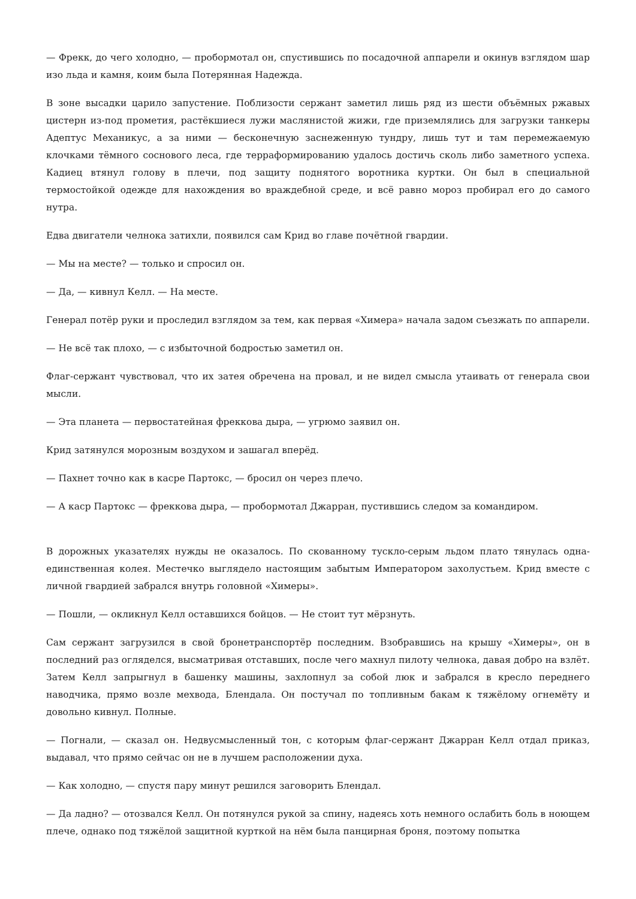— Фрекк, до чего холодно, — пробормотал он, спустившись по посадочной аппарели и окинув взглядом шар изо льда и камня, коим была Потерянная Надежда.
В зоне высадки царило запустение. Поблизости сержант заметил лишь ряд из шести объёмных ржавых цистерн из-под прометия, растёкшиеся лужи маслянистой жижи, где приземлялись для загрузки танкеры Адептус Механикус, а за ними — бесконечную заснеженную тундру, лишь тут и там перемежаемую клочками тёмного соснового леса, где терраформированию удалось достичь сколь либо заметного успеха. Кадиец втянул голову в плечи, под защиту поднятого воротника куртки. Он был в специальной термостойкой одежде для нахождения во враждебной среде, и всё равно мороз пробирал его до самого нутра.
Едва двигатели челнока затихли, появился сам Крид во главе почётной гвардии.
— Мы на месте? — только и спросил он.
— Да, — кивнул Келл. — На месте.
Генерал потёр руки и проследил взглядом за тем, как первая «Химера» начала задом съезжать по аппарели.
— Не всё так плохо, — с избыточной бодростью заметил он.
Флаг-сержант чувствовал, что их затея обречена на провал, и не видел смысла утаивать от генерала свои мысли.
— Эта планета — первостатейная фреккова дыра, — угрюмо заявил он.
Крид затянулся морозным воздухом и зашагал вперёд.
— Пахнет точно как в касре Партокс, — бросил он через плечо.
— А каср Партокс — фреккова дыра, — пробормотал Джарран, пустившись следом за командиром.
В дорожных указателях нужды не оказалось. По скованному тускло-серым льдом плато тянулась одна-единственная колея. Местечко выглядело настоящим забытым Императором захолустьем. Крид вместе с личной гвардией забрался внутрь головной «Химеры».
— Пошли, — окликнул Келл оставшихся бойцов. — Не стоит тут мёрзнуть.
Сам сержант загрузился в свой бронетранспортёр последним. Взобравшись на крышу «Химеры», он в последний раз огляделся, высматривая отставших, после чего махнул пилоту челнока, давая добро на взлёт. Затем Келл запрыгнул в башенку машины, захлопнул за собой люк и забрался в кресло переднего наводчика, прямо возле мехвода, Блендала. Он постучал по топливным бакам к тяжёлому огнемёту и довольно кивнул. Полные.
— Погнали, — сказал он. Недвусмысленный тон, с которым флаг-сержант Джарран Келл отдал приказ, выдавал, что прямо сейчас он не в лучшем расположении духа.
— Как холодно, — спустя пару минут решился заговорить Блендал.
— Да ладно? — отозвался Келл. Он потянулся рукой за спину, надеясь хоть немного ослабить боль в ноющем плече, однако под тяжёлой защитной курткой на нём была панцирная броня, поэтому попытка